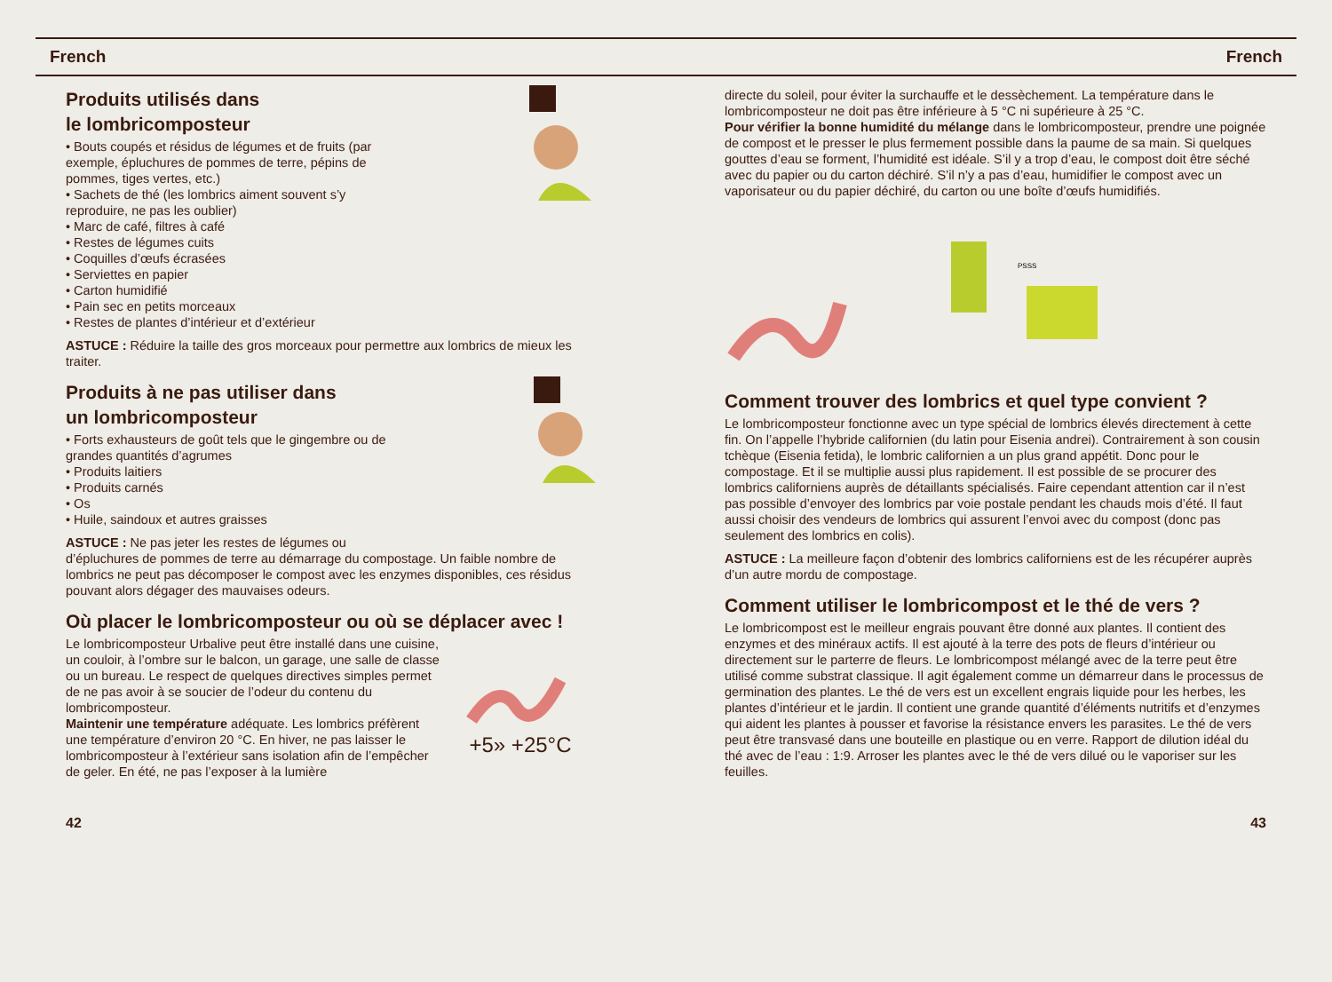French French
Produits utilisés dans
le lombricomposteur
• Bouts coupés et résidus de légumes et de fruits (par exemple, épluchures de pommes de terre, pépins de pommes, tiges vertes, etc.)
• Sachets de thé (les lombrics aiment souvent s’y reproduire, ne pas les oublier)
• Marc de café, filtres à café
• Restes de légumes cuits
• Coquilles d’œufs écrasées
• Serviettes en papier
• Carton humidifié
• Pain sec en petits morceaux
• Restes de plantes d’intérieur et d’extérieur
ASTUCE : Réduire la taille des gros morceaux pour permettre aux lombrics de mieux les traiter.
Produits à ne pas utiliser dans
un lombricomposteur
• Forts exhausteurs de goût tels que le gingembre ou de grandes quantités d’agrumes
• Produits laitiers
• Produits carnés
• Os
• Huile, saindoux et autres graisses
ASTUCE : Ne pas jeter les restes de légumes ou d’épluchures de pommes de terre au démarrage du compostage. Un faible nombre de lombrics ne peut pas décomposer le compost avec les enzymes disponibles, ces résidus pouvant alors dégager des mauvaises odeurs.
Où placer le lombricomposteur ou où se déplacer avec !
+5» +25°C
Le lombricomposteur Urbalive peut être installé dans une cuisine, un couloir, à l’ombre sur le balcon, un garage, une salle de classe ou un bureau. Le respect de quelques directives simples permet de ne pas avoir à se soucier de l’odeur du contenu du lombricomposteur.
Maintenir une température adéquate. Les lombrics préfèrent une température d’environ 20 °C. En hiver, ne pas laisser le lombricomposteur à l’extérieur sans isolation afin de l’empêcher de geler. En été, ne pas l’exposer à la lumière
42
directe du soleil, pour éviter la surchauffe et le dessèchement. La température dans le lombricomposteur ne doit pas être inférieure à 5 °C ni supérieure à 25 °C.
Pour vérifier la bonne humidité du mélange dans le lombricomposteur, prendre une poignée de compost et le presser le plus fermement possible dans la paume de sa main. Si quelques gouttes d’eau se forment, l’humidité est idéale. S’il y a trop d’eau, le compost doit être séché avec du papier ou du carton déchiré. S’il n’y a pas d’eau, humidifier le compost avec un vaporisateur ou du papier déchiré, du carton ou une boîte d’œufs humidifiés.
PSSS
Comment trouver des lombrics et quel type convient ?
Le lombricomposteur fonctionne avec un type spécial de lombrics élevés directement à cette fin. On l’appelle l’hybride californien (du latin pour Eisenia andrei). Contrairement à son cousin tchèque (Eisenia fetida), le lombric californien a un plus grand appétit. Donc pour le compostage. Et il se multiplie aussi plus rapidement. Il est possible de se procurer des lombrics californiens auprès de détaillants spécialisés. Faire cependant attention car il n’est pas possible d’envoyer des lombrics par voie postale pendant les chauds mois d’été. Il faut aussi choisir des vendeurs de lombrics qui assurent l’envoi avec du compost (donc pas seulement des lombrics en colis).
ASTUCE : La meilleure façon d’obtenir des lombrics californiens est de les récupérer auprès d’un autre mordu de compostage.
Comment utiliser le lombricompost et le thé de vers ?
Le lombricompost est le meilleur engrais pouvant être donné aux plantes. Il contient des enzymes et des minéraux actifs. Il est ajouté à la terre des pots de fleurs d’intérieur ou directement sur le parterre de fleurs. Le lombricompost mélangé avec de la terre peut être utilisé comme substrat classique. Il agit également comme un démarreur dans le processus de germination des plantes. Le thé de vers est un excellent engrais liquide pour les herbes, les plantes d’intérieur et le jardin. Il contient une grande quantité d’éléments nutritifs et d’enzymes qui aident les plantes à pousser et favorise la résistance envers les parasites. Le thé de vers peut être transvasé dans une bouteille en plastique ou en verre. Rapport de dilution idéal du thé avec de l’eau : 1:9. Arroser les plantes avec le thé de vers dilué ou le vaporiser sur les feuilles.
43